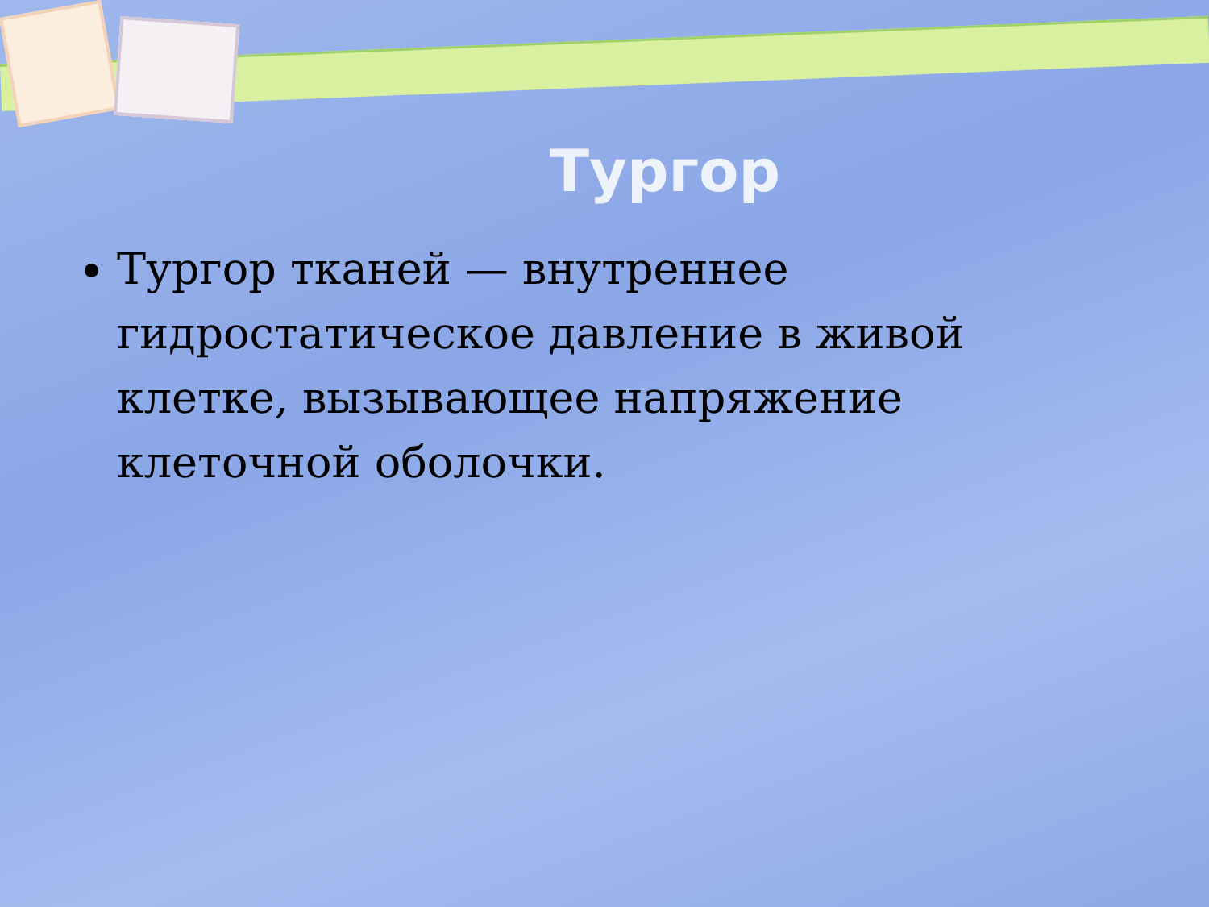Тургор
Тургор тканей — внутреннее гидростатическое давление в живой клетке, вызывающее напряжение клеточной оболочки.